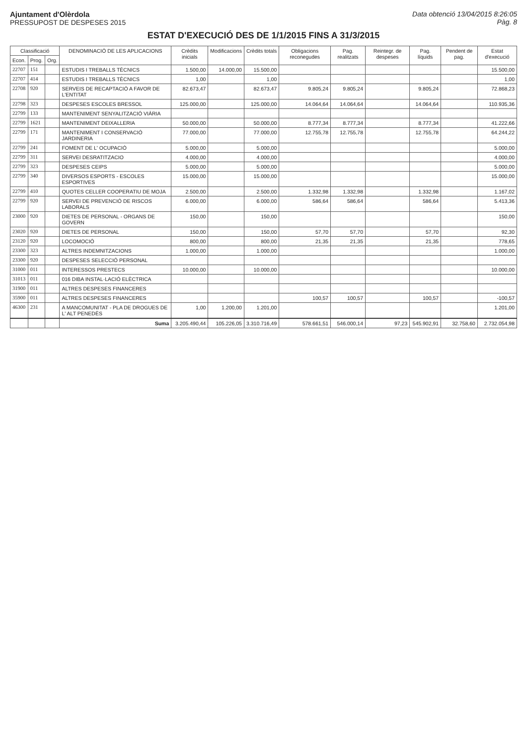Ajuntament d'Olèrdola
PRESSUPOST DE DESPESES 2015
Data obtenció 13/04/2015 8:26:05
Pàg. 8
ESTAT D'EXECUCIÓ DES DE 1/1/2015 FINS A 31/3/2015
| Classificació | | | DENOMINACIÓ DE LES APLICACIONS | Crèdits inicials | Modificacions | Crèdits totals | Obligacions reconegudes | Pag. realitzats | Reintegr. de despeses | Pag. líquids | Pendent de pag. | Estat d'execució |
| --- | --- | --- | --- | --- | --- | --- | --- | --- | --- | --- | --- | --- |
| Econ. | Prog. | Org. | | | | | | | | | | |
| 22707 | 151 | | ESTUDIS I TREBALLS TÈCNICS | 1.500,00 | 14.000,00 | 15.500,00 | | | | | | 15.500,00 |
| 22707 | 414 | | ESTUDIS I TREBALLS TÈCNICS | 1,00 | | 1,00 | | | | | | 1,00 |
| 22708 | 920 | | SERVEIS DE RECAPTACIÓ A FAVOR DE L'ENTITAT | 82.673,47 | | 82.673,47 | 9.805,24 | 9.805,24 | | 9.805,24 | | 72.868,23 |
| 22798 | 323 | | DESPESES ESCOLES BRESSOL | 125.000,00 | | 125.000,00 | 14.064,64 | 14.064,64 | | 14.064,64 | | 110.935,36 |
| 22799 | 133 | | MANTENIMENT SENYALITZACIÓ VIÀRIA | | | | | | | | | |
| 22799 | 1621 | | MANTENIMENT DEIXALLERIA | 50.000,00 | | 50.000,00 | 8.777,34 | 8.777,34 | | 8.777,34 | | 41.222,66 |
| 22799 | 171 | | MANTENIMENT I CONSERVACIÓ JARDINERIA | 77.000,00 | | 77.000,00 | 12.755,78 | 12.755,78 | | 12.755,78 | | 64.244,22 |
| 22799 | 241 | | FOMENT DE L' OCUPACIÓ | 5.000,00 | | 5.000,00 | | | | | | 5.000,00 |
| 22799 | 311 | | SERVEI DESRATITZACIO | 4.000,00 | | 4.000,00 | | | | | | 4.000,00 |
| 22799 | 323 | | DESPESES CEIPS | 5.000,00 | | 5.000,00 | | | | | | 5.000,00 |
| 22799 | 340 | | DIVERSOS ESPORTS - ESCOLES ESPORTIVES | 15.000,00 | | 15.000,00 | | | | | | 15.000,00 |
| 22799 | 410 | | QUOTES CELLER COOPERATIU DE MOJA | 2.500,00 | | 2.500,00 | 1.332,98 | 1.332,98 | | 1.332,98 | | 1.167,02 |
| 22799 | 920 | | SERVEI DE PREVENCIÓ DE RISCOS LABORALS | 6.000,00 | | 6.000,00 | 586,64 | 586,64 | | 586,64 | | 5.413,36 |
| 23000 | 920 | | DIETES DE PERSONAL - ORGANS DE GOVERN | 150,00 | | 150,00 | | | | | | 150,00 |
| 23020 | 920 | | DIETES DE PERSONAL | 150,00 | | 150,00 | 57,70 | 57,70 | | 57,70 | | 92,30 |
| 23120 | 920 | | LOCOMOCIÓ | 800,00 | | 800,00 | 21,35 | 21,35 | | 21,35 | | 778,65 |
| 23300 | 323 | | ALTRES INDEMNITZACIONS | 1.000,00 | | 1.000,00 | | | | | | 1.000,00 |
| 23300 | 920 | | DESPESES SELECCIÓ PERSONAL | | | | | | | | | |
| 31000 | 011 | | INTERESSOS PRESTECS | 10.000,00 | | 10.000,00 | | | | | | 10.000,00 |
| 31013 | 011 | | 016 DIBA INSTAL·LACIÓ ELÈCTRICA | | | | | | | | | |
| 31900 | 011 | | ALTRES DESPESES FINANCERES | | | | | | | | | |
| 35900 | 011 | | ALTRES DESPESES FINANCERES | | | | 100,57 | 100,57 | | 100,57 | | -100,57 |
| 46300 | 231 | | A MANCOMUNITAT - PLA DE DROGUES DE L' ALT PENEDÈS | 1,00 | 1.200,00 | 1.201,00 | | | | | | 1.201,00 |
| | | | Suma | 3.205.490,44 | 105.226,05 | 3.310.716,49 | 578.661,51 | 546.000,14 | 97,23 | 545.902,91 | 32.758,60 | 2.732.054,98 |